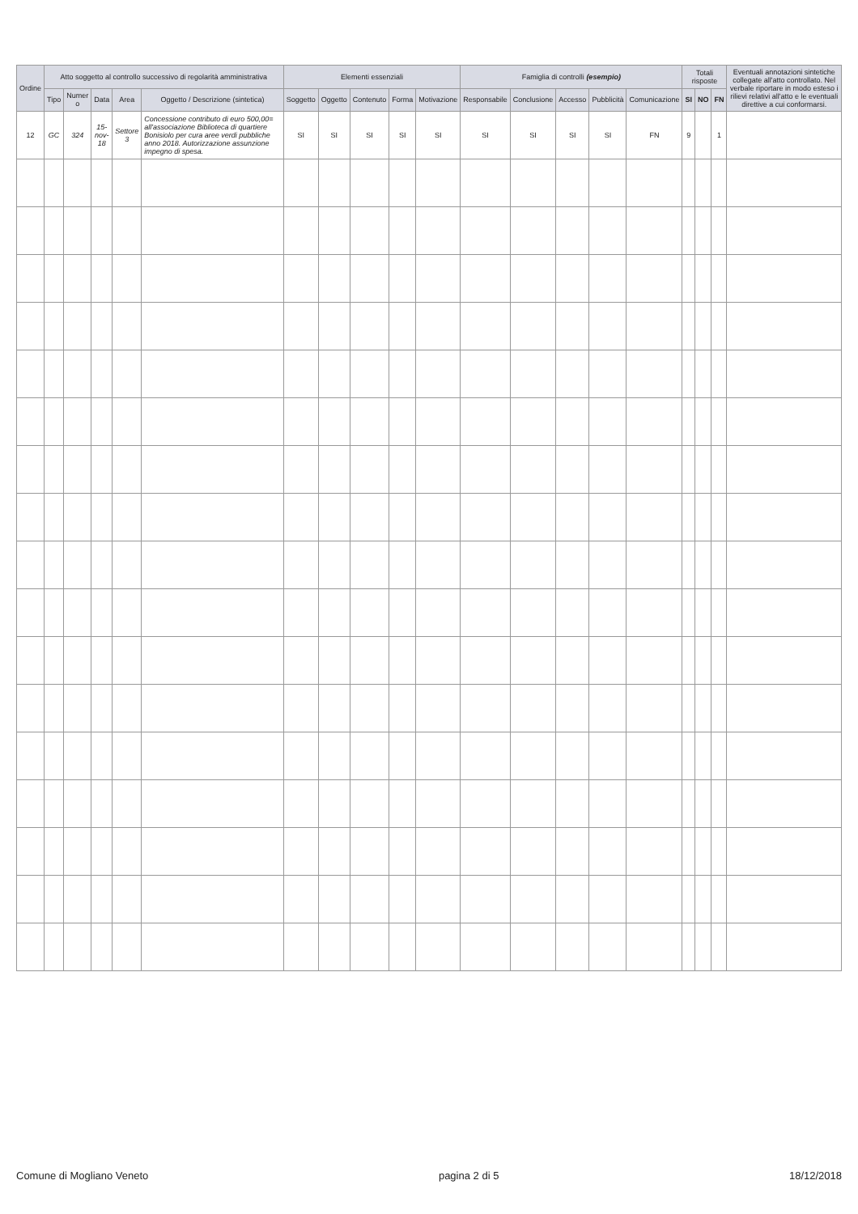| Ordine | Atto soggetto al controllo successivo di regolarità amministrativa | | | | | Elementi essenziali | | | | | Famiglia di controlli (esempio) | | | | | Totali risposte | | | Eventuali annotazioni sintetiche collegate all'atto controllato. Nel verbale riportare in modo esteso i rilievi relativi all'atto e le eventuali direttive a cui conformarsi. |
| --- | --- | --- | --- | --- | --- | --- | --- | --- | --- | --- | --- | --- | --- | --- | --- | --- | --- | --- | --- |
| | Tipo | Numer o | Data | Area | Oggetto / Descrizione (sintetica) | Soggetto | Oggetto | Contenuto | Forma | Motivazione | Responsabile | Conclusione | Accesso | Pubblicità | Comunicazione | SI | NO | FN | |
| 12 | GC | 324 | 15-nov-18 | Settore 3 | Concessione contributo di euro 500,00= all'associazione Biblioteca di quartiere Bonisiolo per cura aree verdi pubbliche anno 2018. Autorizzazione assunzione impegno di spesa. | SI | SI | SI | SI | SI | SI | SI | SI | SI | FN | 9 | | 1 | |
Comune di Mogliano Veneto pagina 2 di 5 18/12/2018